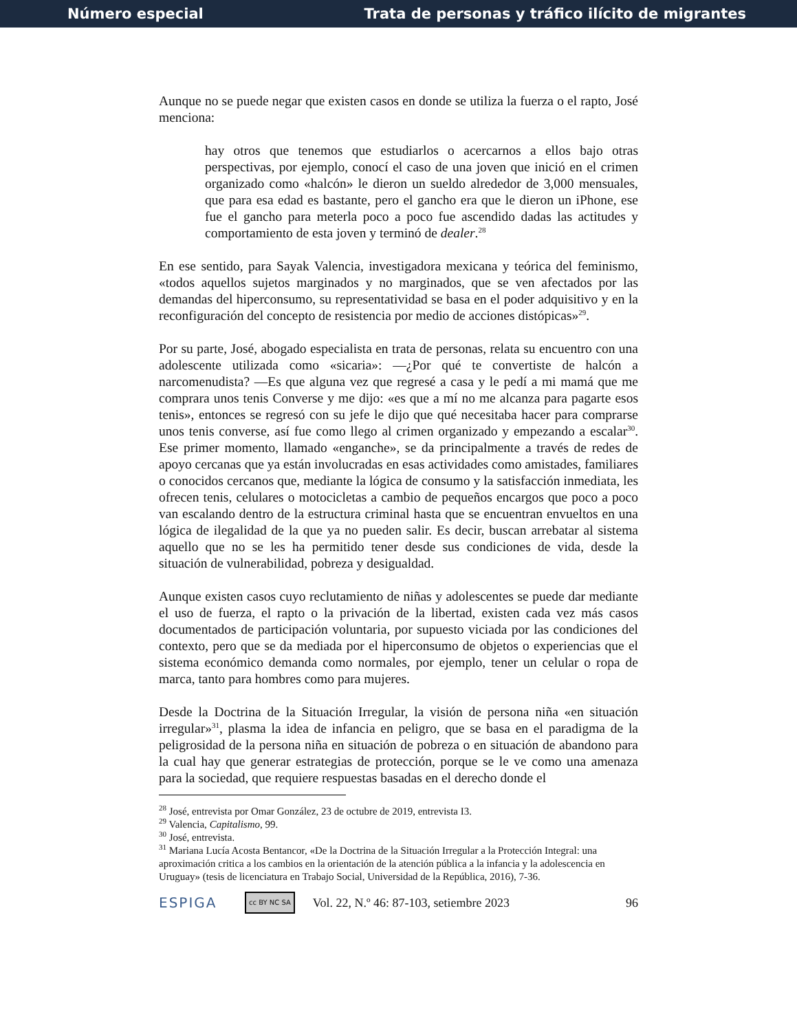Número especial Trata de personas y tráfico ilícito de migrantes
Aunque no se puede negar que existen casos en donde se utiliza la fuerza o el rapto, José menciona:
hay otros que tenemos que estudiarlos o acercarnos a ellos bajo otras perspectivas, por ejemplo, conocí el caso de una joven que inició en el crimen organizado como «halcón» le dieron un sueldo alrededor de 3,000 mensuales, que para esa edad es bastante, pero el gancho era que le dieron un iPhone, ese fue el gancho para meterla poco a poco fue ascendido dadas las actitudes y comportamiento de esta joven y terminó de dealer.<sup>28</sup>
En ese sentido, para Sayak Valencia, investigadora mexicana y teórica del feminismo, «todos aquellos sujetos marginados y no marginados, que se ven afectados por las demandas del hiperconsumo, su representatividad se basa en el poder adquisitivo y en la reconfiguración del concepto de resistencia por medio de acciones distópicas»<sup>29</sup>.
Por su parte, José, abogado especialista en trata de personas, relata su encuentro con una adolescente utilizada como «sicaria»: —¿Por qué te convertiste de halcón a narcomenudista? —Es que alguna vez que regresé a casa y le pedí a mi mamá que me comprara unos tenis Converse y me dijo: «es que a mí no me alcanza para pagarte esos tenis», entonces se regresó con su jefe le dijo que qué necesitaba hacer para comprarse unos tenis converse, así fue como llego al crimen organizado y empezando a escalar<sup>30</sup>. Ese primer momento, llamado «enganche», se da principalmente a través de redes de apoyo cercanas que ya están involucradas en esas actividades como amistades, familiares o conocidos cercanos que, mediante la lógica de consumo y la satisfacción inmediata, les ofrecen tenis, celulares o motocicletas a cambio de pequeños encargos que poco a poco van escalando dentro de la estructura criminal hasta que se encuentran envueltos en una lógica de ilegalidad de la que ya no pueden salir. Es decir, buscan arrebatar al sistema aquello que no se les ha permitido tener desde sus condiciones de vida, desde la situación de vulnerabilidad, pobreza y desigualdad.
Aunque existen casos cuyo reclutamiento de niñas y adolescentes se puede dar mediante el uso de fuerza, el rapto o la privación de la libertad, existen cada vez más casos documentados de participación voluntaria, por supuesto viciada por las condiciones del contexto, pero que se da mediada por el hiperconsumo de objetos o experiencias que el sistema económico demanda como normales, por ejemplo, tener un celular o ropa de marca, tanto para hombres como para mujeres.
Desde la Doctrina de la Situación Irregular, la visión de persona niña «en situación irregular»<sup>31</sup>, plasma la idea de infancia en peligro, que se basa en el paradigma de la peligrosidad de la persona niña en situación de pobreza o en situación de abandono para la cual hay que generar estrategias de protección, porque se le ve como una amenaza para la sociedad, que requiere respuestas basadas en el derecho donde el
<sup>28</sup> José, entrevista por Omar González, 23 de octubre de 2019, entrevista I3.
<sup>29</sup> Valencia, Capitalismo, 99.
<sup>30</sup> José, entrevista.
<sup>31</sup> Mariana Lucía Acosta Bentancor, «De la Doctrina de la Situación Irregular a la Protección Integral: una aproximación critica a los cambios en la orientación de la atención pública a la infancia y la adolescencia en Uruguay» (tesis de licenciatura en Trabajo Social, Universidad de la República, 2016), 7-36.
ESPIGA cc BY NC SA Vol. 22, N.º 46: 87-103, setiembre 2023 96